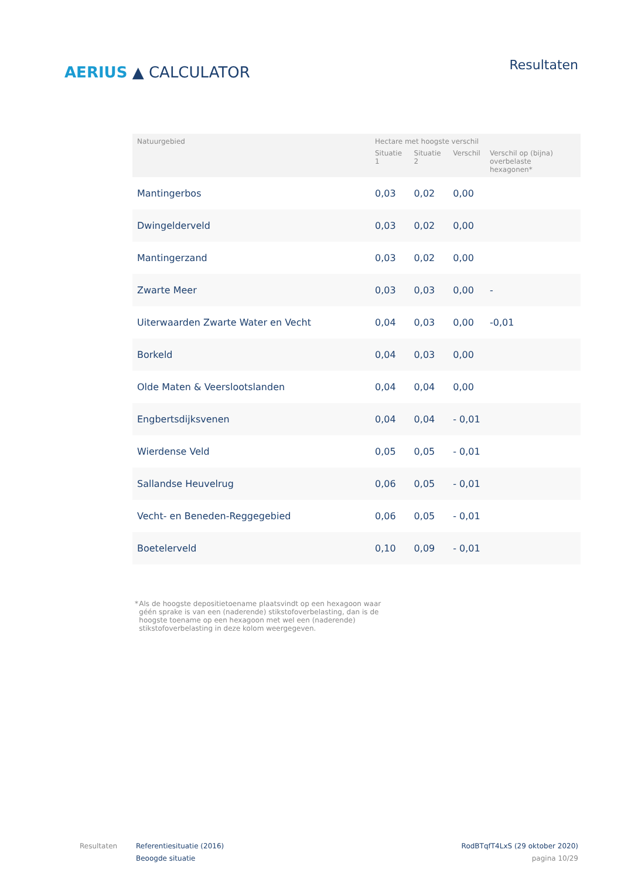AERIUS ▲ CALCULATOR
Resultaten
| Natuurgebied | Hectare met hoogste verschil | | | |
| --- | --- | --- | --- | --- |
| | Situatie 1 | Situatie 2 | Verschil | Verschil op (bijna) overbelaste hexagonen* |
| Mantingerbos | 0,03 | 0,02 | 0,00 | |
| Dwingelderveld | 0,03 | 0,02 | 0,00 | |
| Mantingerzand | 0,03 | 0,02 | 0,00 | |
| Zwarte Meer | 0,03 | 0,03 | 0,00 | - |
| Uiterwaarden Zwarte Water en Vecht | 0,04 | 0,03 | 0,00 | -0,01 |
| Borkeld | 0,04 | 0,03 | 0,00 | |
| Olde Maten & Veerslootslanden | 0,04 | 0,04 | 0,00 | |
| Engbertsdijksvenen | 0,04 | 0,04 | - 0,01 | |
| Wierdense Veld | 0,05 | 0,05 | - 0,01 | |
| Sallandse Heuvelrug | 0,06 | 0,05 | - 0,01 | |
| Vecht- en Beneden-Reggegebied | 0,06 | 0,05 | - 0,01 | |
| Boetelerveld | 0,10 | 0,09 | - 0,01 | |
* Als de hoogste depositietoename plaatsvindt op een hexagoon waar géén sprake is van een (naderende) stikstofoverbelasting, dan is de hoogste toename op een hexagoon met wel een (naderende) stikstofoverbelasting in deze kolom weergegeven.
Resultaten Referentiesituatie (2016)
Beoogde situatie
RodBTqfT4LxS (29 oktober 2020)
pagina 10/29